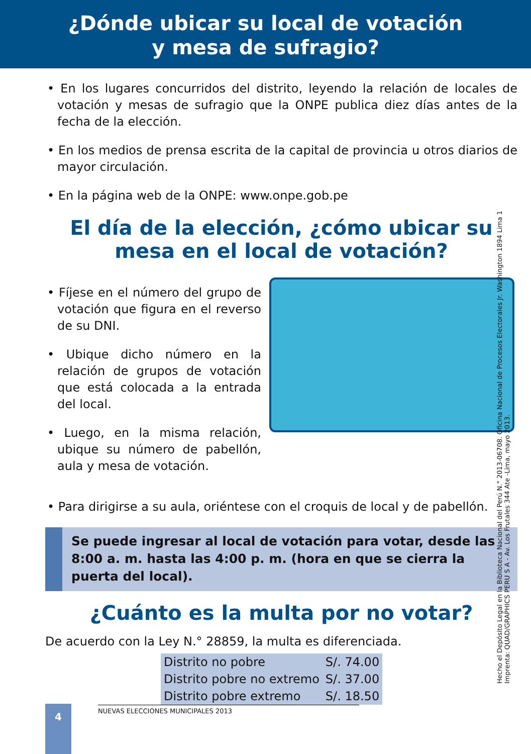¿Dónde ubicar su local de votación
y mesa de sufragio?
• En los lugares concurridos del distrito, leyendo la relación de locales de votación y mesas de sufragio que la ONPE publica diez días antes de la fecha de la elección.
• En los medios de prensa escrita de la capital de provincia u otros diarios de mayor circulación.
• En la página web de la ONPE: www.onpe.gob.pe
El día de la elección, ¿cómo ubicar su mesa en el local de votación?
• Fíjese en el número del grupo de votación que figura en el reverso de su DNI.
• Ubique dicho número en la relación de grupos de votación que está colocada a la entrada del local.
• Luego, en la misma relación, ubique su número de pabellón, aula y mesa de votación.
• Para dirigirse a su aula, oriéntese con el croquis de local y de pabellón.
Se puede ingresar al local de votación para votar, desde las 8:00 a. m. hasta las 4:00 p. m. (hora en que se cierra la puerta del local).
¿Cuánto es la multa por no votar?
De acuerdo con la Ley N.° 28859, la multa es diferenciada.
| Distrito no pobre | S/. 74.00 |
| Distrito pobre no extremo | S/. 37.00 |
| Distrito pobre extremo | S/. 18.50 |
Hecho el Depósito Legal en la Biblioteca Nacional del Perú N.° 2013-06708. Oficina Nacional de Procesos Electorales Jr. Washington 1894 Lima 1 Imprenta: QUAD/GRAPHICS PERU S A - Av. Los Frutales 344 Ate -Lima, mayo 2013.
4 NUEVAS ELECCIONES MUNICIPALES 2013